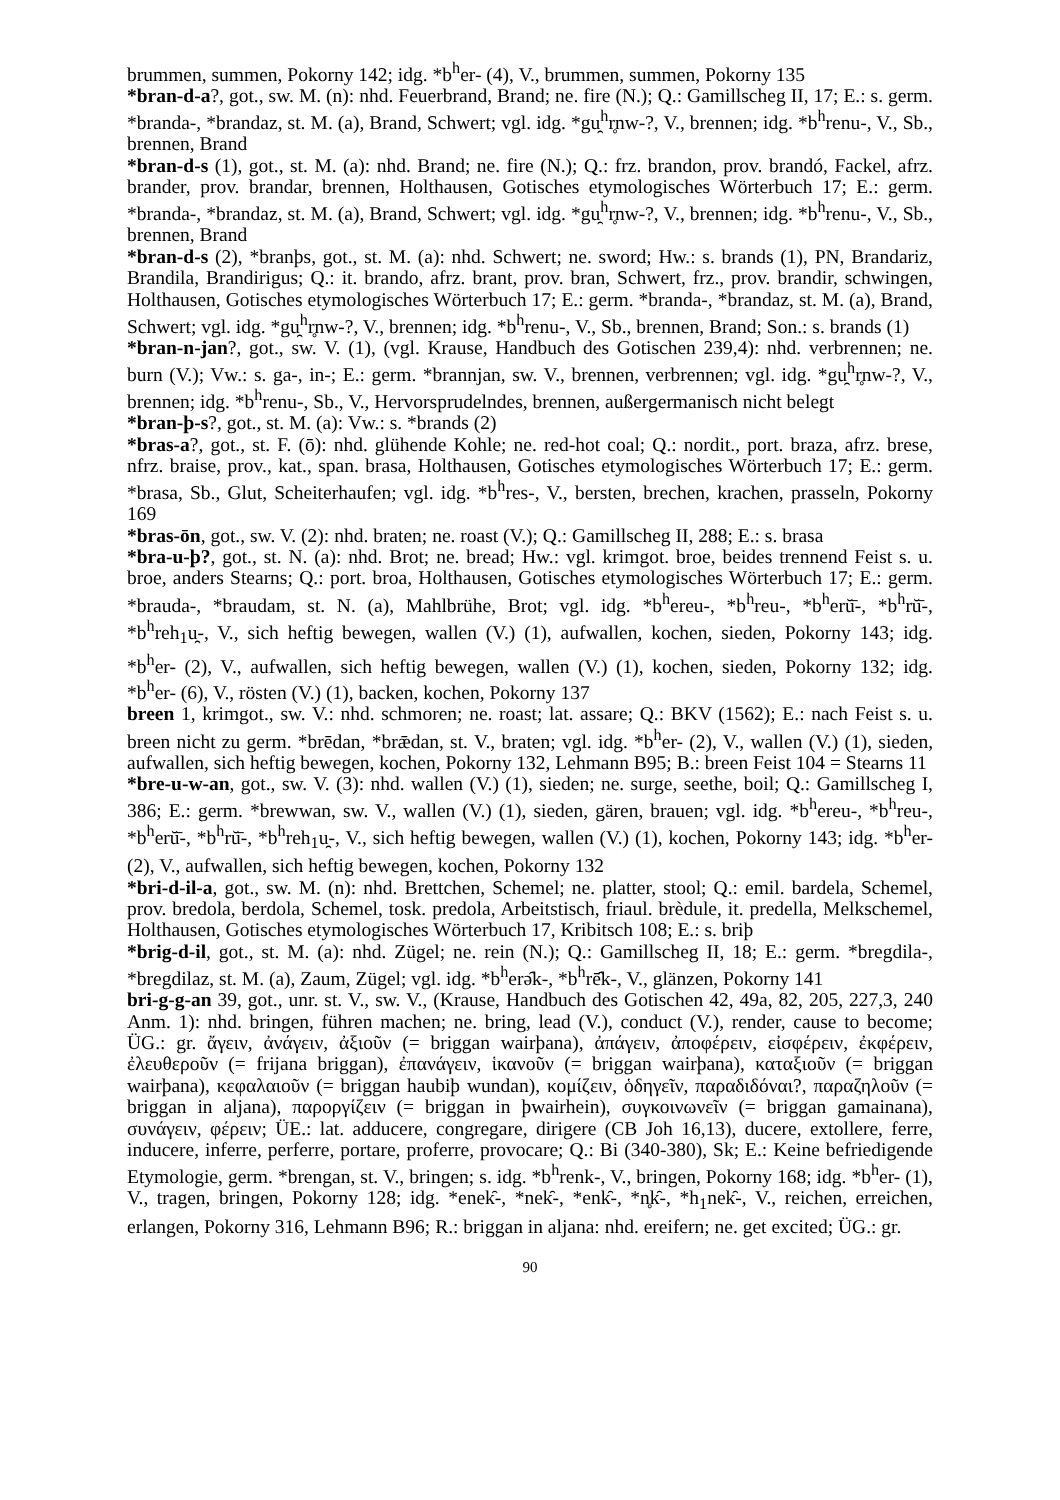brummen, summen, Pokorny 142; idg. *b<sup>h</sup>er- (4), V., brummen, summen, Pokorny 135
*bran-d-a?, got., sw. M. (n): nhd. Feuerbrand, Brand; ne. fire (N.); Q.: Gamillscheg II, 17; E.: s. germ. *branda-, *brandaz, st. M. (a), Brand, Schwert; vgl. idg. *gu̯<sup>h</sup>r̥nw-?, V., brennen; idg. *b<sup>h</sup>renu-, V., Sb., brennen, Brand
*bran-d-s (1), got., st. M. (a): nhd. Brand; ne. fire (N.); Q.: frz. brandon, prov. brandó, Fackel, afrz. brander, prov. brandar, brennen, Holthausen, Gotisches etymologisches Wörterbuch 17; E.: germ. *branda-, *brandaz, st. M. (a), Brand, Schwert; vgl. idg. *gu̯<sup>h</sup>r̥nw-?, V., brennen; idg. *b<sup>h</sup>renu-, V., Sb., brennen, Brand
*bran-d-s (2), *branþs, got., st. M. (a): nhd. Schwert; ne. sword; Hw.: s. brands (1), PN, Brandariz, Brandila, Brandirigus; Q.: it. brando, afrz. brant, prov. bran, Schwert, frz., prov. brandir, schwingen, Holthausen, Gotisches etymologisches Wörterbuch 17; E.: germ. *branda-, *brandaz, st. M. (a), Brand, Schwert; vgl. idg. *gu̯<sup>h</sup>r̥nw-?, V., brennen; idg. *b<sup>h</sup>renu-, V., Sb., brennen, Brand; Son.: s. brands (1)
*bran-n-jan?, got., sw. V. (1), (vgl. Krause, Handbuch des Gotischen 239,4): nhd. verbrennen; ne. burn (V.); Vw.: s. ga-, in-; E.: germ. *brannjan, sw. V., brennen, verbrennen; vgl. idg. *gu̯<sup>h</sup>r̥nw-?, V., brennen; idg. *b<sup>h</sup>renu-, Sb., V., Hervorsprudelndes, brennen, außergermanisch nicht belegt
*bran-þ-s?, got., st. M. (a): Vw.: s. *brands (2)
*bras-a?, got., st. F. (ō): nhd. glühende Kohle; ne. red-hot coal; Q.: nordit., port. braza, afrz. brese, nfrz. braise, prov., kat., span. brasa, Holthausen, Gotisches etymologisches Wörterbuch 17; E.: germ. *brasa, Sb., Glut, Scheiterhaufen; vgl. idg. *b<sup>h</sup>res-, V., bersten, brechen, krachen, prasseln, Pokorny 169
*bras-ōn, got., sw. V. (2): nhd. braten; ne. roast (V.); Q.: Gamillscheg II, 288; E.: s. brasa
*bra-u-þ?, got., st. N. (a): nhd. Brot; ne. bread; Hw.: vgl. krimgot. broe, beides trennend Feist s. u. broe, anders Stearns; Q.: port. broa, Holthausen, Gotisches etymologisches Wörterbuch 17; E.: germ. *brauda-, *braudam, st. N. (a), Mahlbrühe, Brot; vgl. idg. *b<sup>h</sup>ereu-, *b<sup>h</sup>reu-, *b<sup>h</sup>erŭ̄-, *b<sup>h</sup>rŭ̄-, *b<sup>h</sup>reh<sub>1</sub>u̯-, V., sich heftig bewegen, wallen (V.) (1), aufwallen, kochen, sieden, Pokorny 143; idg. *b<sup>h</sup>er- (2), V., aufwallen, sich heftig bewegen, wallen (V.) (1), kochen, sieden, Pokorny 132; idg. *b<sup>h</sup>er- (6), V., rösten (V.) (1), backen, kochen, Pokorny 137
breen 1, krimgot., sw. V.: nhd. schmoren; ne. roast; lat. assare; Q.: BKV (1562); E.: nach Feist s. u. breen nicht zu germ. *brēdan, *brǣdan, st. V., braten; vgl. idg. *b<sup>h</sup>er- (2), V., wallen (V.) (1), sieden, aufwallen, sich heftig bewegen, kochen, Pokorny 132, Lehmann B95; B.: breen Feist 104 = Stearns 11
*bre-u-w-an, got., sw. V. (3): nhd. wallen (V.) (1), sieden; ne. surge, seethe, boil; Q.: Gamillscheg I, 386; E.: germ. *brewwan, sw. V., wallen (V.) (1), sieden, gären, brauen; vgl. idg. *b<sup>h</sup>ereu-, *b<sup>h</sup>reu-, *b<sup>h</sup>erŭ̄-, *b<sup>h</sup>rŭ̄-, *b<sup>h</sup>reh<sub>1</sub>u̯-, V., sich heftig bewegen, wallen (V.) (1), kochen, Pokorny 143; idg. *b<sup>h</sup>er- (2), V., aufwallen, sich heftig bewegen, kochen, Pokorny 132
*bri-d-il-a, got., sw. M. (n): nhd. Brettchen, Schemel; ne. platter, stool; Q.: emil. bardela, Schemel, prov. bredola, berdola, Schemel, tosk. predola, Arbeitstisch, friaul. brèdule, it. predella, Melkschemel, Holthausen, Gotisches etymologisches Wörterbuch 17, Kribitsch 108; E.: s. briþ
*brig-d-il, got., st. M. (a): nhd. Zügel; ne. rein (N.); Q.: Gamillscheg II, 18; E.: germ. *bregdila-, *bregdilaz, st. M. (a), Zaum, Zügel; vgl. idg. *b<sup>h</sup>erə̑k-, *b<sup>h</sup>rē̑k-, V., glänzen, Pokorny 141
bri-g-g-an 39, got., unr. st. V., sw. V., (Krause, Handbuch des Gotischen 42, 49a, 82, 205, 227,3, 240 Anm. 1): nhd. bringen, führen machen; ne. bring, lead (V.), conduct (V.), render, cause to become; ÜG.: gr. ἄγειν, ἀνάγειν, ἀξιοῦν (= briggan wairþana), ἀπάγειν, ἀποφέρειν, εἰσφέρειν, ἐκφέρειν, ἐλευθεροῦν (= frijana briggan), ἐπανάγειν, ἱκανοῦν (= briggan wairþana), καταξιοῦν (= briggan wairþana), κεφαλαιοῦν (= briggan haubiþ wundan), κομίζειν, ὁδηγεῖν, παραδιδόναι?, παραζηλοῦν (= briggan in aljana), παροργίζειν (= briggan in þwairhein), συγκοινωνεῖν (= briggan gamainana), συνάγειν, φέρειν; ÜE.: lat. adducere, congregare, dirigere (CB Joh 16,13), ducere, extollere, ferre, inducere, inferre, perferre, portare, proferre, provocare; Q.: Bi (340-380), Sk; E.: Keine befriedigende Etymologie, germ. *brengan, st. V., bringen; s. idg. *b<sup>h</sup>renk-, V., bringen, Pokorny 168; idg. *b<sup>h</sup>er- (1), V., tragen, bringen, Pokorny 128; idg. *enek̑-, *nek̑-, *enk̑-, *n̥k̑-, *h<sub>1</sub>nek̑-, V., reichen, erreichen, erlangen, Pokorny 316, Lehmann B96; R.: briggan in aljana: nhd. ereifern; ne. get excited; ÜG.: gr.
90